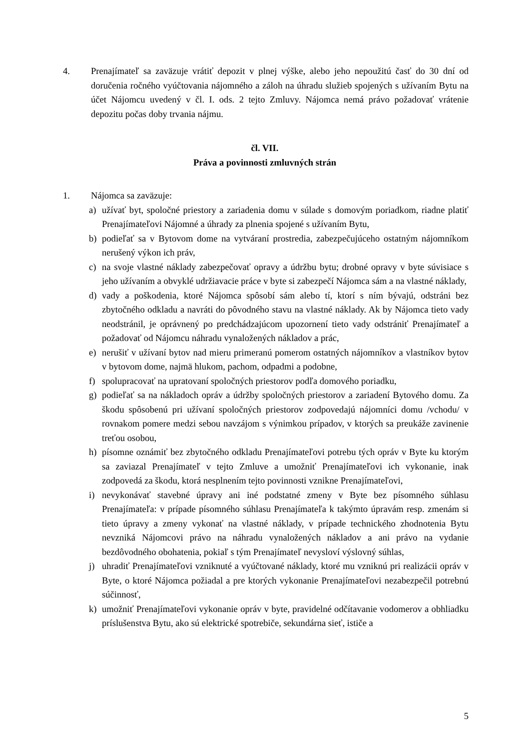4. Prenajímateľ sa zaväzuje vrátiť depozit v plnej výške, alebo jeho nepoužitú časť do 30 dní od doručenia ročného vyúčtovania nájomného a záloh na úhradu služieb spojených s užívaním Bytu na účet Nájomcu uvedený v čl. I. ods. 2 tejto Zmluvy. Nájomca nemá právo požadovať vrátenie depozitu počas doby trvania nájmu.
čl. VII.
Práva a povinnosti zmluvných strán
1. Nájomca sa zaväzuje:
a) užívať byt, spoločné priestory a zariadenia domu v súlade s domovým poriadkom, riadne platiť Prenajímateľovi Nájomné a úhrady za plnenia spojené s užívaním Bytu,
b) podieľať sa v Bytovom dome na vytváraní prostredia, zabezpečujúceho ostatným nájomníkom nerušený výkon ich práv,
c) na svoje vlastné náklady zabezpečovať opravy a údržbu bytu; drobné opravy v byte súvisiace s jeho užívaním a obvyklé udržiavacie práce v byte si zabezpečí Nájomca sám a na vlastné náklady,
d) vady a poškodenia, ktoré Nájomca spôsobí sám alebo tí, ktorí s ním bývajú, odstráni bez zbytočného odkladu a navráti do pôvodného stavu na vlastné náklady. Ak by Nájomca tieto vady neodstránil, je oprávnený po predchádzajúcom upozornení tieto vady odstrániť Prenajímateľ a požadovať od Nájomcu náhradu vynaložených nákladov a prác,
e) nerušiť v užívaní bytov nad mieru primeranú pomerom ostatných nájomníkov a vlastníkov bytov v bytovom dome, najmä hlukom, pachom, odpadmi a podobne,
f) spolupracovať na upratovaní spoločných priestorov podľa domového poriadku,
g) podieľať sa na nákladoch opráv a údržby spoločných priestorov a zariadení Bytového domu. Za škodu spôsobenú pri užívaní spoločných priestorov zodpovedajú nájomníci domu /vchodu/ v rovnakom pomere medzi sebou navzájom s výnimkou prípadov, v ktorých sa preukáže zavinenie treťou osobou,
h) písomne oznámiť bez zbytočného odkladu Prenajímateľovi potrebu tých opráv v Byte ku ktorým sa zaviazal Prenajímateľ v tejto Zmluve a umožniť Prenajímateľovi ich vykonanie, inak zodpovedá za škodu, ktorá nesplnením tejto povinnosti vznikne Prenajímateľovi,
i) nevykonávať stavebné úpravy ani iné podstatné zmeny v Byte bez písomného súhlasu Prenajímateľa: v prípade písomného súhlasu Prenajímateľa k takýmto úpravám resp. zmenám si tieto úpravy a zmeny vykonať na vlastné náklady, v prípade technického zhodnotenia Bytu nevzniká Nájomcovi právo na náhradu vynaložených nákladov a ani právo na vydanie bezdôvodného obohatenia, pokiaľ s tým Prenajímateľ nevysloví výslovný súhlas,
j) uhradiť Prenajímateľovi vzniknuté a vyúčtované náklady, ktoré mu vzniknú pri realizácii opráv v Byte, o ktoré Nájomca požiadal a pre ktorých vykonanie Prenajímateľovi nezabezpečil potrebnú súčinnosť,
k) umožniť Prenajímateľovi vykonanie opráv v byte, pravidelné odčítavanie vodomerov a obhliadku príslušenstva Bytu, ako sú elektrické spotrebiče, sekundárna sieť, ističe a
5